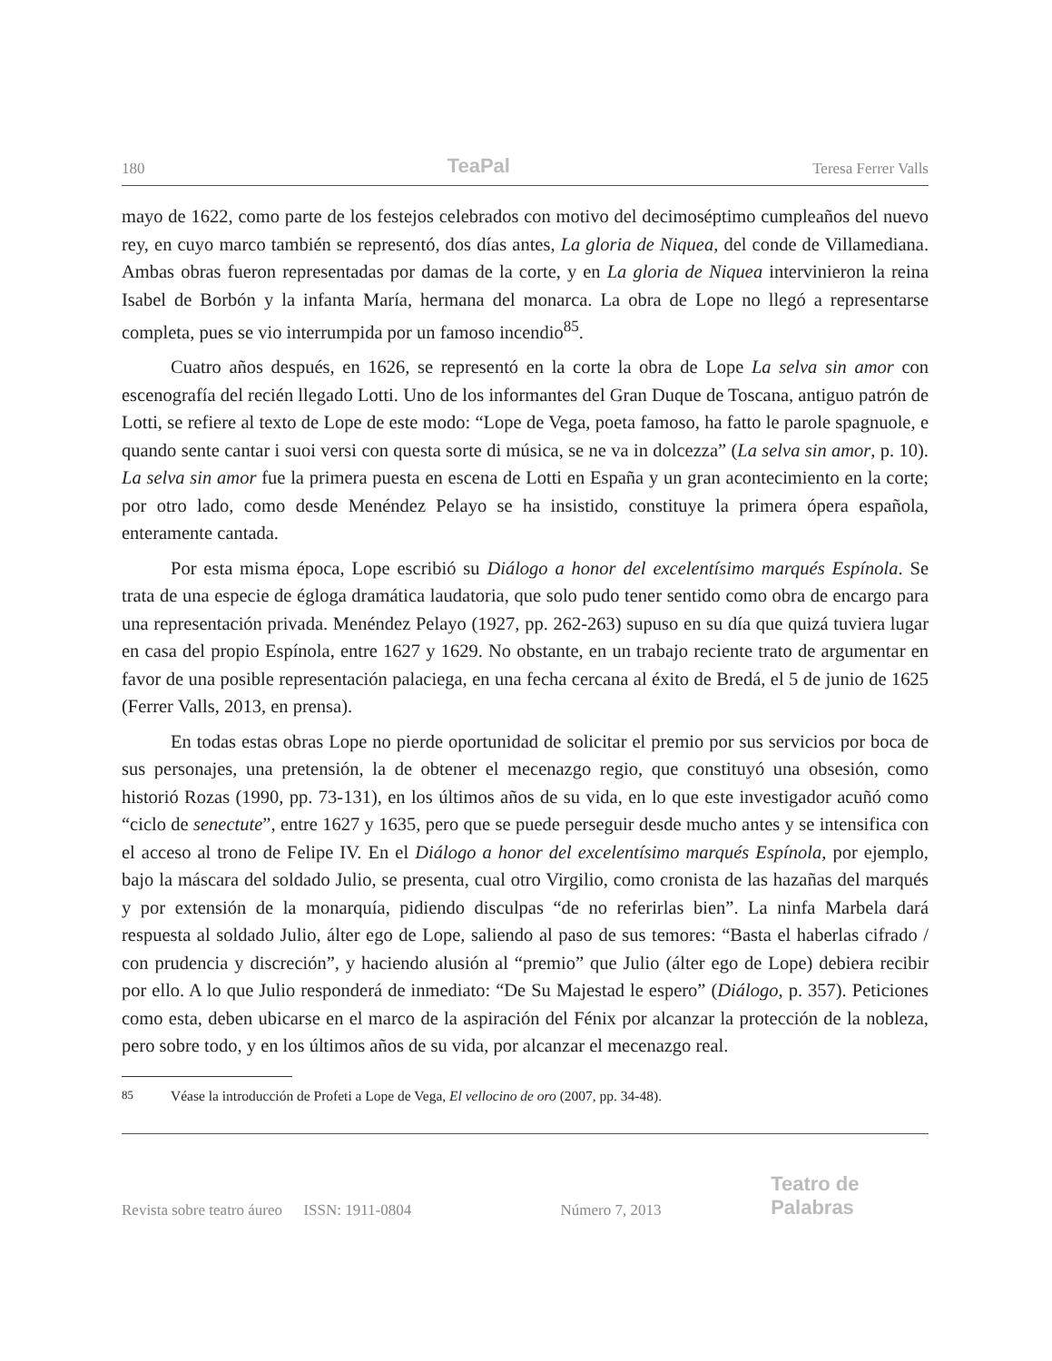180 TeaPal Teresa Ferrer Valls
mayo de 1622, como parte de los festejos celebrados con motivo del decimoséptimo cumpleaños del nuevo rey, en cuyo marco también se representó, dos días antes, La gloria de Niquea, del conde de Villamediana. Ambas obras fueron representadas por damas de la corte, y en La gloria de Niquea intervinieron la reina Isabel de Borbón y la infanta María, hermana del monarca. La obra de Lope no llegó a representarse completa, pues se vio interrumpida por un famoso incendio<sup>85</sup>.
Cuatro años después, en 1626, se representó en la corte la obra de Lope La selva sin amor con escenografía del recién llegado Lotti. Uno de los informantes del Gran Duque de Toscana, antiguo patrón de Lotti, se refiere al texto de Lope de este modo: “Lope de Vega, poeta famoso, ha fatto le parole spagnuole, e quando sente cantar i suoi versi con questa sorte di música, se ne va in dolcezza” (La selva sin amor, p. 10). La selva sin amor fue la primera puesta en escena de Lotti en España y un gran acontecimiento en la corte; por otro lado, como desde Menéndez Pelayo se ha insistido, constituye la primera ópera española, enteramente cantada.
Por esta misma época, Lope escribió su Diálogo a honor del excelentísimo marqués Espínola. Se trata de una especie de égloga dramática laudatoria, que solo pudo tener sentido como obra de encargo para una representación privada. Menéndez Pelayo (1927, pp. 262-263) supuso en su día que quizá tuviera lugar en casa del propio Espínola, entre 1627 y 1629. No obstante, en un trabajo reciente trato de argumentar en favor de una posible representación palaciega, en una fecha cercana al éxito de Bredá, el 5 de junio de 1625 (Ferrer Valls, 2013, en prensa).
En todas estas obras Lope no pierde oportunidad de solicitar el premio por sus servicios por boca de sus personajes, una pretensión, la de obtener el mecenazgo regio, que constituyó una obsesión, como historió Rozas (1990, pp. 73-131), en los últimos años de su vida, en lo que este investigador acuñó como “ciclo de senectute”, entre 1627 y 1635, pero que se puede perseguir desde mucho antes y se intensifica con el acceso al trono de Felipe IV. En el Diálogo a honor del excelentísimo marqués Espínola, por ejemplo, bajo la máscara del soldado Julio, se presenta, cual otro Virgilio, como cronista de las hazañas del marqués y por extensión de la monarquía, pidiendo disculpas “de no referirlas bien”. La ninfa Marbela dará respuesta al soldado Julio, álter ego de Lope, saliendo al paso de sus temores: “Basta el haberlas cifrado / con prudencia y discreción”, y haciendo alusión al “premio” que Julio (álter ego de Lope) debiera recibir por ello. A lo que Julio responderá de inmediato: “De Su Majestad le espero” (Diálogo, p. 357). Peticiones como esta, deben ubicarse en el marco de la aspiración del Fénix por alcanzar la protección de la nobleza, pero sobre todo, y en los últimos años de su vida, por alcanzar el mecenazgo real.
<sup>85</sup> Véase la introducción de Profeti a Lope de Vega, El vellocino de oro (2007, pp. 34-48).
Revista sobre teatro áureo ISSN: 1911-0804 Número 7, 2013 Teatro de Palabras